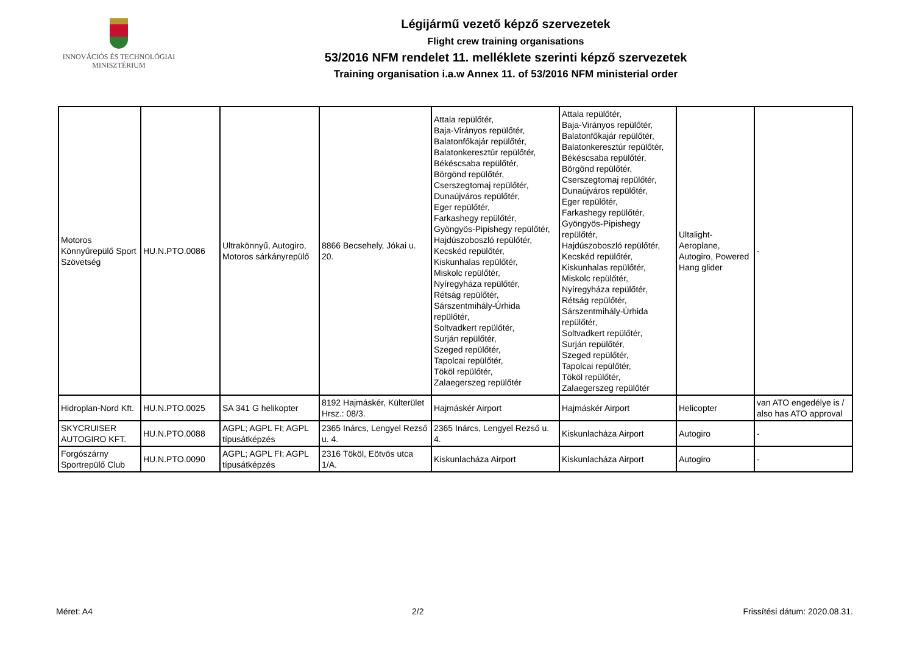INNOVÁCIÓS ÉS TECHNOLÓGIAI
MINISZTÉRIUM
Légijármű vezető képző szervezetek
Flight crew training organisations
53/2016 NFM rendelet 11. melléklete szerinti képző szervezetek
Training organisation i.a.w Annex 11. of 53/2016 NFM ministerial order
| Motoros Könnyűrepülő Sport Szövetség | HU.N.PTO.0086 | Ultrakönnyű, Autogiro, Motoros sárkányrepülő | 8866 Becsehely, Jókai u. 20. | Attala repülőtér, Baja-Virányos repülőtér, Balatonfőkajár repülőtér, Balatonkeresztúr repülőtér, Békéscsaba repülőtér, Börgönd repülőtér, Cserszegtomaj repülőtér, Dunaújváros repülőtér, Eger repülőtér, Farkashegy repülőtér, Gyöngyös-Pipishegy repülőtér, Hajdúszoboszló repülőtér, Kecskéd repülőtér, Kiskunhalas repülőtér, Miskolc repülőtér, Nyíregyháza repülőtér, Rétság repülőtér, Sárszentmihály-Úrhida repülőtér, Soltvadkert repülőtér, Surján repülőtér, Szeged repülőtér, Tapolcai repülőtér, Tököl repülőtér, Zalaegerszeg repülőtér | Attala repülőtér, Baja-Virányos repülőtér, Balatonfőkajár repülőtér, Balatonkeresztúr repülőtér, Békéscsaba repülőtér, Börgönd repülőtér, Cserszegtomaj repülőtér, Dunaújváros repülőtér, Eger repülőtér, Farkashegy repülőtér, Gyöngyös-Pipishegy repülőtér, Hajdúszoboszló repülőtér, Kecskéd repülőtér, Kiskunhalas repülőtér, Miskolc repülőtér, Nyíregyháza repülőtér, Rétság repülőtér, Sárszentmihály-Úrhida repülőtér, Soltvadkert repülőtér, Surján repülőtér, Szeged repülőtér, Tapolcai repülőtér, Tököl repülőtér, Zalaegerszeg repülőtér | Ultalight-Aeroplane, Autogiro, Powered Hang glider | - |
| Hidroplan-Nord Kft. | HU.N.PTO.0025 | SA 341 G helikopter | 8192 Hajmáskér, Külterület Hrsz.: 08/3. | Hajmáskér Airport | Hajmáskér Airport | Helicopter | van ATO engedélye is / also has ATO approval |
| SKYCRUISER AUTOGIRO KFT. | HU.N.PTO.0088 | AGPL; AGPL FI; AGPL típusátképzés | 2365 Inárcs, Lengyel Rezső u. 4. | 2365 Inárcs, Lengyel Rezső u. 4. | Kiskunlacháza Airport | Autogiro | - |
| Forgószárny Sportrepülő Club | HU.N.PTO.0090 | AGPL; AGPL FI; AGPL típusátképzés | 2316 Tököl, Eötvös utca 1/A. | Kiskunlacháza Airport | Kiskunlacháza Airport | Autogiro | - |
Méret: A4 2/2 Frissítési dátum: 2020.08.31.